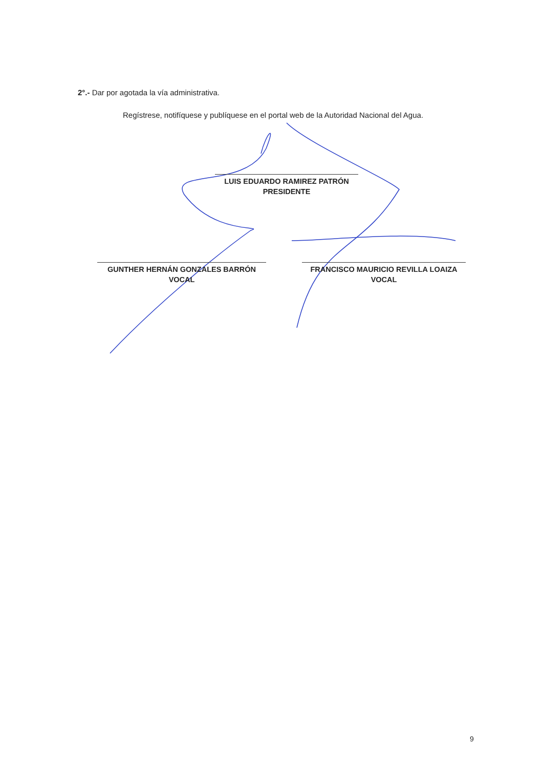2°.- Dar por agotada la vía administrativa.
Regístrese, notifíquese y publíquese en el portal web de la Autoridad Nacional del Agua.
LUIS EDUARDO RAMIREZ PATRÓN
PRESIDENTE
GUNTHER HERNÁN GONZALES BARRÓN
VOCAL
FRANCISCO MAURICIO REVILLA LOAIZA
VOCAL
9